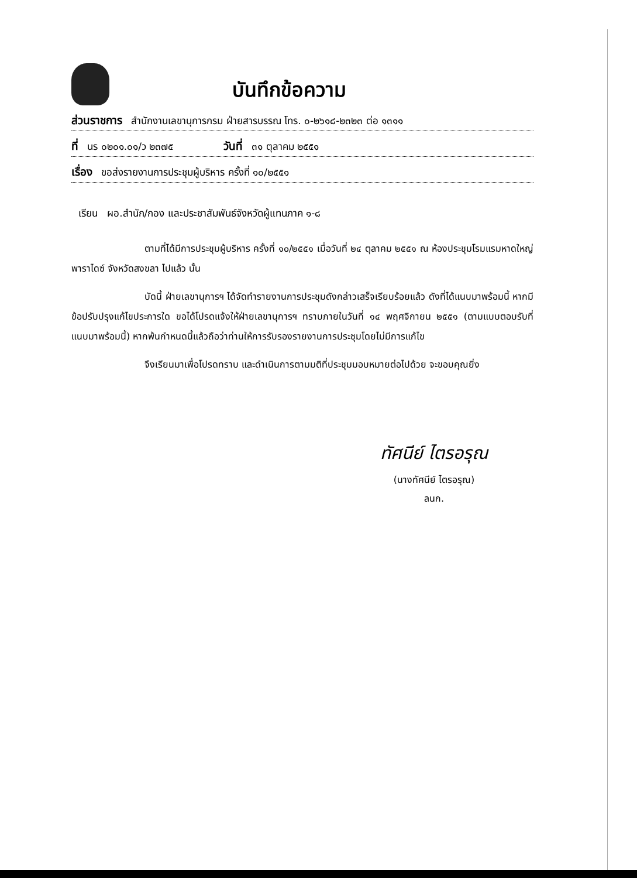บันทึกข้อความ
ส่วนราชการ สำนักงานเลขานุการกรม ฝ่ายสารบรรณ โทร. ๐-๒๖๑๘-๒๓๒๓ ต่อ ๑๓๑๑
ที่ นร ๐๒๐๑.๐๑/ว ๒๓๗๕ วันที่ ๓๑ ตุลาคม ๒๕๕๑
เรื่อง ขอส่งรายงานการประชุมผู้บริหาร ครั้งที่ ๑๐/๒๕๕๑
เรียน ผอ.สำนัก/กอง และประชาสัมพันธ์จังหวัดผู้แทนภาค ๑-๘
ตามที่ได้มีการประชุมผู้บริหาร ครั้งที่ ๑๐/๒๕๕๑ เมื่อวันที่ ๒๔ ตุลาคม ๒๕๕๑ ณ ห้องประชุมโรมแรมหาดใหญ่ พาราไดซ์ จังหวัดสงขลา ไปแล้ว นั้น
บัดนี้ ฝ่ายเลขานุการฯ ได้จัดทำรายงานการประชุมดังกล่าวเสร็จเรียบร้อยแล้ว ดังที่ได้แนบมาพร้อมนี้ หากมีข้อปรับปรุงแก้ไขประการใด ขอได้โปรดแจ้งให้ฝ่ายเลขานุการฯ ทราบภายในวันที่ ๑๔ พฤศจิกายน ๒๕๕๑ (ตามแบบตอบรับที่แนบมาพร้อมนี้) หากพ้นกำหนดนี้แล้วถือว่าท่านให้การรับรองรายงานการประชุมโดยไม่มีการแก้ไข
จึงเรียนมาเพื่อโปรดทราบ และดำเนินการตามมติที่ประชุมมอบหมายต่อไปด้วย จะขอบคุณยิ่ง
ทัศนีย์ ไตรอรุณ
(นางทัศนีย์ ไตรอรุณ)
ลนก.